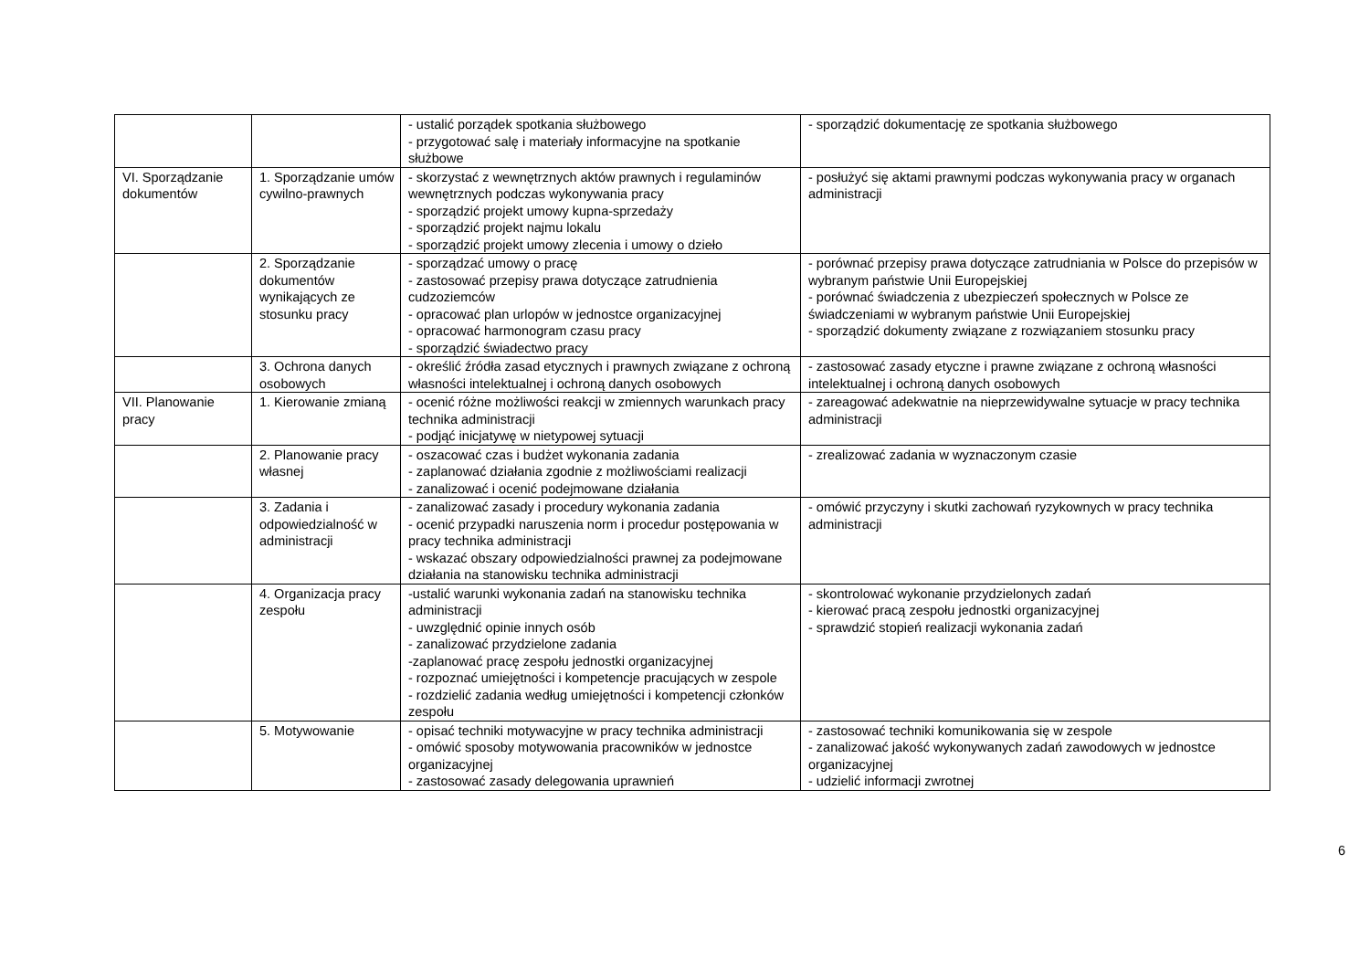| | | - ustalić porządek spotkania służbowego - przygotować salę i materiały informacyjne na spotkanie służbowe | - sporządzić dokumentację ze spotkania służbowego |
| VI. Sporządzanie dokumentów | 1. Sporządzanie umów cywilno-prawnych | - skorzystać z wewnętrznych aktów prawnych i regulaminów wewnętrznych podczas wykonywania pracy - sporządzić projekt umowy kupna-sprzedaży - sporządzić projekt najmu lokalu - sporządzić projekt umowy zlecenia i umowy o dzieło | - posłużyć się aktami prawnymi podczas wykonywania pracy w organach administracji |
| | 2. Sporządzanie dokumentów wynikających ze stosunku pracy | - sporządzać umowy o pracę - zastosować przepisy prawa dotyczące zatrudnienia cudzoziemców - opracować plan urlopów w jednostce organizacyjnej - opracować harmonogram czasu pracy - sporządzić świadectwo pracy | - porównać przepisy prawa dotyczące zatrudniania w Polsce do przepisów w wybranym państwie Unii Europejskiej - porównać świadczenia z ubezpieczeń społecznych w Polsce ze świadczeniami w wybranym państwie Unii Europejskiej - sporządzić dokumenty związane z rozwiązaniem stosunku pracy |
| | 3. Ochrona danych osobowych | - określić źródła zasad etycznych i prawnych związane z ochroną własności intelektualnej i ochroną danych osobowych | - zastosować zasady etyczne i prawne związane z ochroną własności intelektualnej i ochroną danych osobowych |
| VII. Planowanie pracy | 1. Kierowanie zmianą | - ocenić różne możliwości reakcji w zmiennych warunkach pracy technika administracji - podjąć inicjatywę w nietypowej sytuacji | - zareagować adekwatnie na nieprzewidywalne sytuacje w pracy technika administracji |
| | 2. Planowanie pracy własnej | - oszacować czas i budżet wykonania zadania - zaplanować działania zgodnie z możliwościami realizacji - zanalizować i ocenić podejmowane działania | - zrealizować zadania w wyznaczonym czasie |
| | 3. Zadania i odpowiedzialność w administracji | - zanalizować zasady i procedury wykonania zadania - ocenić przypadki naruszenia norm i procedur postępowania w pracy technika administracji - wskazać obszary odpowiedzialności prawnej za podejmowane działania na stanowisku technika administracji | - omówić przyczyny i skutki zachowań ryzykownych w pracy technika administracji |
| | 4. Organizacja pracy zespołu | -ustalić warunki wykonania zadań na stanowisku technika administracji - uwzględnić opinie innych osób - zanalizować przydzielone zadania -zaplanować pracę zespołu jednostki organizacyjnej - rozpoznać umiejętności i kompetencje pracujących w zespole - rozdzielić zadania według umiejętności i kompetencji członków zespołu | - skontrolować wykonanie przydzielonych zadań - kierować pracą zespołu jednostki organizacyjnej - sprawdzić stopień realizacji wykonania zadań |
| | 5. Motywowanie | - opisać techniki motywacyjne w pracy technika administracji - omówić sposoby motywowania pracowników w jednostce organizacyjnej - zastosować zasady delegowania uprawnień | - zastosować techniki komunikowania się w zespole - zanalizować jakość wykonywanych zadań zawodowych w jednostce organizacyjnej - udzielić informacji zwrotnej |
6